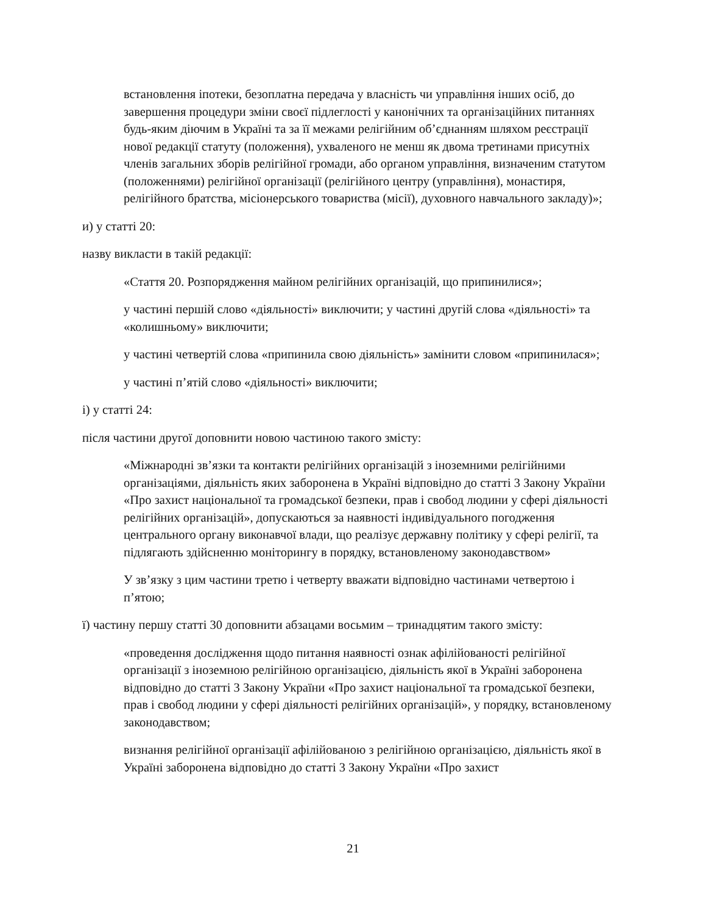встановлення іпотеки, безоплатна передача у власність чи управління інших осіб, до завершення процедури зміни своєї підлеглості у канонічних та організаційних питаннях будь-яким діючим в Україні та за її межами релігійним об’єднанням шляхом реєстрації нової редакції статуту (положення), ухваленого не менш як двома третинами присутніх членів загальних зборів релігійної громади, або органом управління, визначеним статутом (положеннями) релігійної організації (релігійного центру (управління), монастиря, релігійного братства, місіонерського товариства (місії), духовного навчального закладу)»;
и) у статті 20:
назву викласти в такій редакції:
«Стаття 20. Розпорядження майном релігійних організацій, що припинилися»;
у частині першій слово «діяльності» виключити; у частині другій слова «діяльності» та «колишньому» виключити;
у частині четвертій слова «припинила свою діяльність» замінити словом «припинилася»;
у частині п’ятій слово «діяльності» виключити;
і) у статті 24:
після частини другої доповнити новою частиною такого змісту:
«Міжнародні зв’язки та контакти релігійних організацій з іноземними релігійними організаціями, діяльність яких заборонена в Україні відповідно до статті 3 Закону України «Про захист національної та громадської безпеки, прав і свобод людини у сфері діяльності релігійних організацій», допускаються за наявності індивідуального погодження центрального органу виконавчої влади, що реалізує державну політику у сфері релігії, та підлягають здійсненню моніторингу в порядку, встановленому законодавством»
У зв’язку з цим частини третю і четверту вважати відповідно частинами четвертою і п’ятою;
ї) частину першу статті 30 доповнити абзацами восьмим – тринадцятим такого змісту:
«проведення дослідження щодо питання наявності ознак афілійованості релігійної організації з іноземною релігійною організацією, діяльність якої в Україні заборонена відповідно до статті 3 Закону України «Про захист національної та громадської безпеки, прав і свобод людини у сфері діяльності релігійних організацій», у порядку, встановленому законодавством;
визнання релігійної організації афілійованою з релігійною організацією, діяльність якої в Україні заборонена відповідно до статті 3 Закону України «Про захист
21